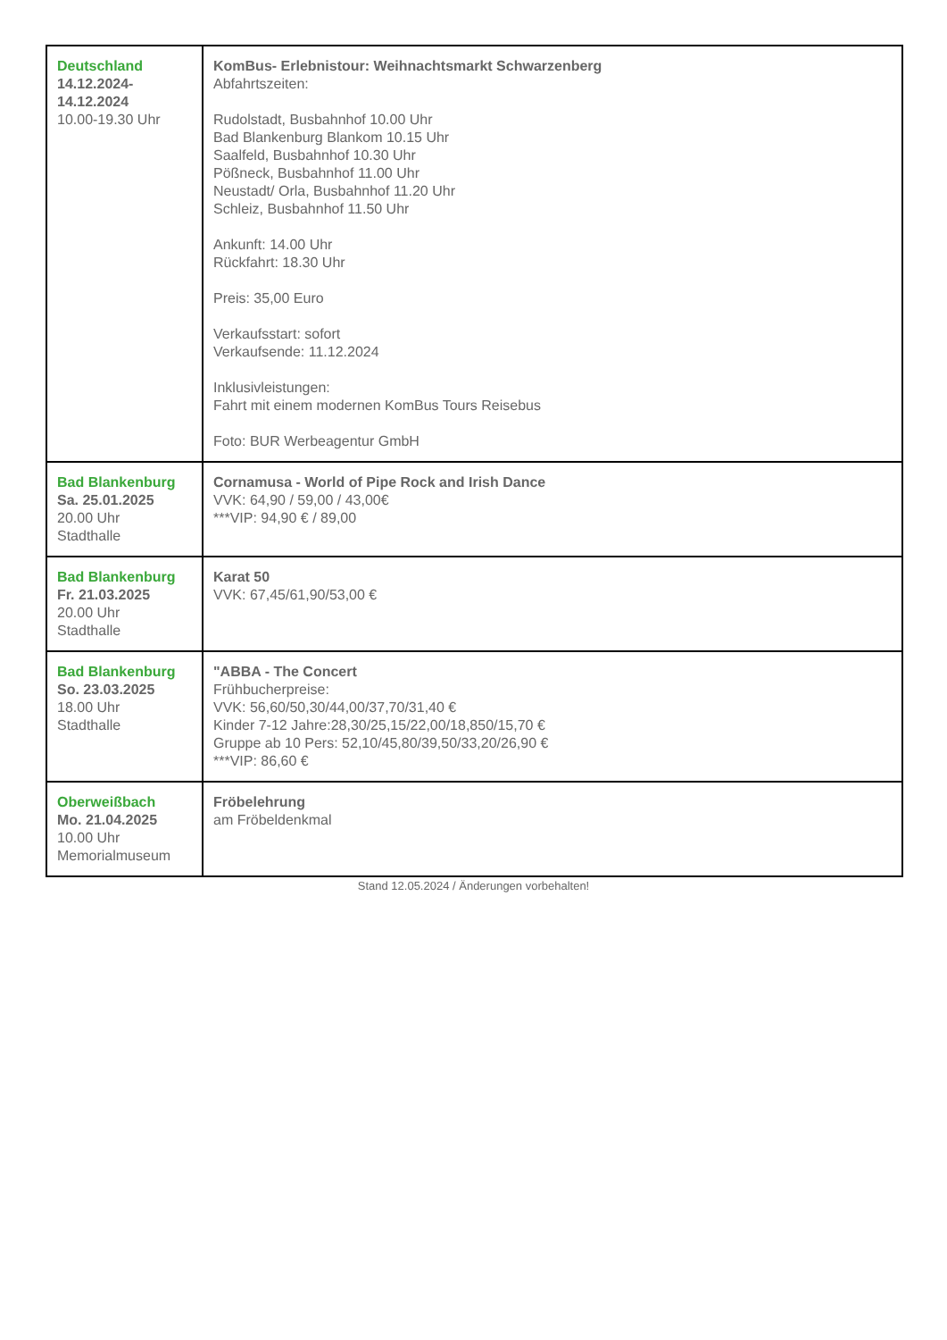| Deutschland 14.12.2024- 14.12.2024 10.00-19.30 Uhr | KomBus- Erlebnistour: Weihnachtsmarkt Schwarzenberg Abfahrtszeiten: Rudolstadt, Busbahnhof 10.00 Uhr Bad Blankenburg Blankom 10.15 Uhr Saalfeld, Busbahnhof 10.30 Uhr Pößneck, Busbahnhof 11.00 Uhr Neustadt/ Orla, Busbahnhof 11.20 Uhr Schleiz, Busbahnhof 11.50 Uhr Ankunft: 14.00 Uhr Rückfahrt: 18.30 Uhr Preis: 35,00 Euro Verkaufsstart: sofort Verkaufsende: 11.12.2024 Inklusivleistungen: Fahrt mit einem modernen KomBus Tours Reisebus Foto: BUR Werbeagentur GmbH |
| Bad Blankenburg Sa. 25.01.2025 20.00 Uhr Stadthalle | Cornamusa - World of Pipe Rock and Irish Dance VVK: 64,90 / 59,00 / 43,00€ ***VIP: 94,90 € / 89,00 |
| Bad Blankenburg Fr. 21.03.2025 20.00 Uhr Stadthalle | Karat 50 VVK: 67,45/61,90/53,00 € |
| Bad Blankenburg So. 23.03.2025 18.00 Uhr Stadthalle | "ABBA - The Concert Frühbucherpreise: VVK: 56,60/50,30/44,00/37,70/31,40 € Kinder 7-12 Jahre:28,30/25,15/22,00/18,850/15,70 € Gruppe ab 10 Pers: 52,10/45,80/39,50/33,20/26,90 € ***VIP: 86,60 € |
| Oberweißbach Mo. 21.04.2025 10.00 Uhr Memorialmuseum | Fröbelehrung am Fröbeldenkmal |
Stand 12.05.2024 / Änderungen vorbehalten!